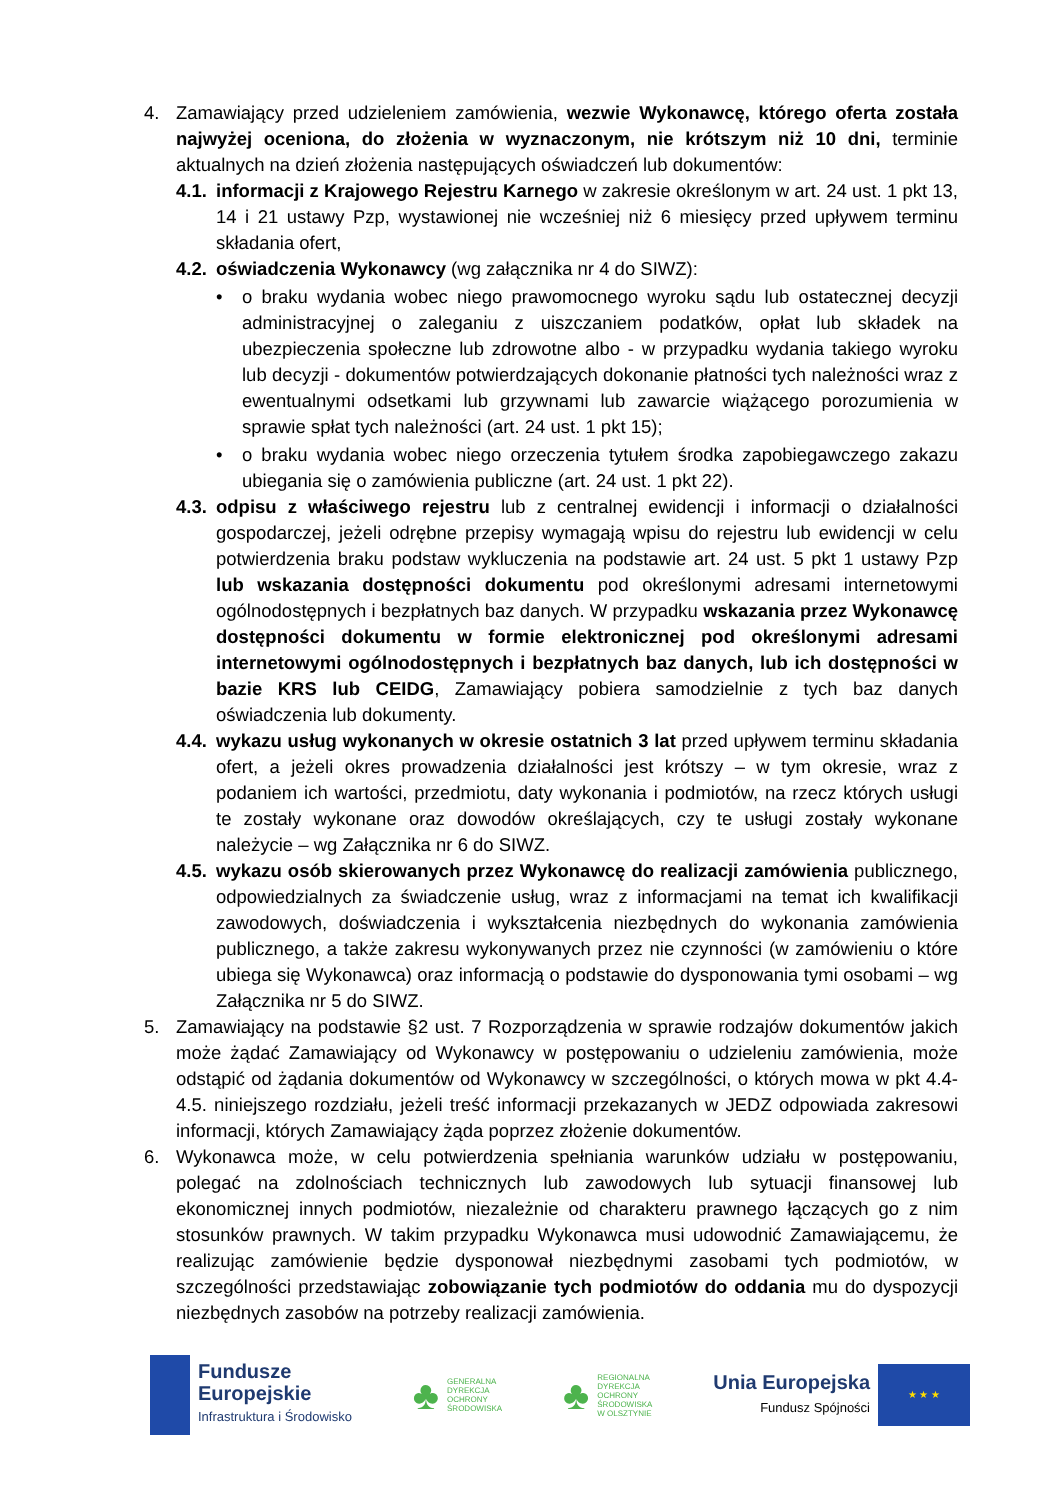4. Zamawiający przed udzieleniem zamówienia, wezwie Wykonawcę, którego oferta została najwyżej oceniona, do złożenia w wyznaczonym, nie krótszym niż 10 dni, terminie aktualnych na dzień złożenia następujących oświadczeń lub dokumentów:
4.1.
informacji z Krajowego Rejestru Karnego w zakresie określonym w art. 24 ust. 1 pkt 13, 14 i 21 ustawy Pzp, wystawionej nie wcześniej niż 6 miesięcy przed upływem terminu składania ofert,
4.2.
oświadczenia Wykonawcy (wg załącznika nr 4 do SIWZ):
• o braku wydania wobec niego prawomocnego wyroku sądu lub ostatecznej decyzji administracyjnej o zaleganiu z uiszczaniem podatków, opłat lub składek na ubezpieczenia społeczne lub zdrowotne albo - w przypadku wydania takiego wyroku lub decyzji - dokumentów potwierdzających dokonanie płatności tych należności wraz z ewentualnymi odsetkami lub grzywnami lub zawarcie wiążącego porozumienia w sprawie spłat tych należności (art. 24 ust. 1 pkt 15);
• o braku wydania wobec niego orzeczenia tytułem środka zapobiegawczego zakazu ubiegania się o zamówienia publiczne (art. 24 ust. 1 pkt 22).
4.3.
odpisu z właściwego rejestru lub z centralnej ewidencji i informacji o działalności gospodarczej, jeżeli odrębne przepisy wymagają wpisu do rejestru lub ewidencji w celu potwierdzenia braku podstaw wykluczenia na podstawie art. 24 ust. 5 pkt 1 ustawy Pzp lub wskazania dostępności dokumentu pod określonymi adresami internetowymi ogólnodostępnych i bezpłatnych baz danych. W przypadku wskazania przez Wykonawcę dostępności dokumentu w formie elektronicznej pod określonymi adresami internetowymi ogólnodostępnych i bezpłatnych baz danych, lub ich dostępności w bazie KRS lub CEIDG, Zamawiający pobiera samodzielnie z tych baz danych oświadczenia lub dokumenty.
4.4.
wykazu usług wykonanych w okresie ostatnich 3 lat przed upływem terminu składania ofert, a jeżeli okres prowadzenia działalności jest krótszy – w tym okresie, wraz z podaniem ich wartości, przedmiotu, daty wykonania i podmiotów, na rzecz których usługi te zostały wykonane oraz dowodów określających, czy te usługi zostały wykonane należycie – wg Załącznika nr 6 do SIWZ.
4.5.
wykazu osób skierowanych przez Wykonawcę do realizacji zamówienia publicznego, odpowiedzialnych za świadczenie usług, wraz z informacjami na temat ich kwalifikacji zawodowych, doświadczenia i wykształcenia niezbędnych do wykonania zamówienia publicznego, a także zakresu wykonywanych przez nie czynności (w zamówieniu o które ubiega się Wykonawca) oraz informacją o podstawie do dysponowania tymi osobami – wg Załącznika nr 5 do SIWZ.
5. Zamawiający na podstawie §2 ust. 7 Rozporządzenia w sprawie rodzajów dokumentów jakich może żądać Zamawiający od Wykonawcy w postępowaniu o udzieleniu zamówienia, może odstąpić od żądania dokumentów od Wykonawcy w szczególności, o których mowa w pkt 4.4-4.5. niniejszego rozdziału, jeżeli treść informacji przekazanych w JEDZ odpowiada zakresowi informacji, których Zamawiający żąda poprzez złożenie dokumentów.
6. Wykonawca może, w celu potwierdzenia spełniania warunków udziału w postępowaniu, polegać na zdolnościach technicznych lub zawodowych lub sytuacji finansowej lub ekonomicznej innych podmiotów, niezależnie od charakteru prawnego łączących go z nim stosunków prawnych. W takim przypadku Wykonawca musi udowodnić Zamawiającemu, że realizując zamówienie będzie dysponował niezbędnymi zasobami tych podmiotów, w szczególności przedstawiając zobowiązanie tych podmiotów do oddania mu do dyspozycji niezbędnych zasobów na potrzeby realizacji zamówienia.
Fundusze
Europejskie
Infrastruktura i Środowisko
♣
GENERALNA
DYREKCJA
OCHRONY
ŚRODOWISKA
♣
REGIONALNA
DYREKCJA
OCHRONY
ŚRODOWISKA
W OLSZTYNIE
Unia Europejska
Fundusz Spójności
★ ★ ★